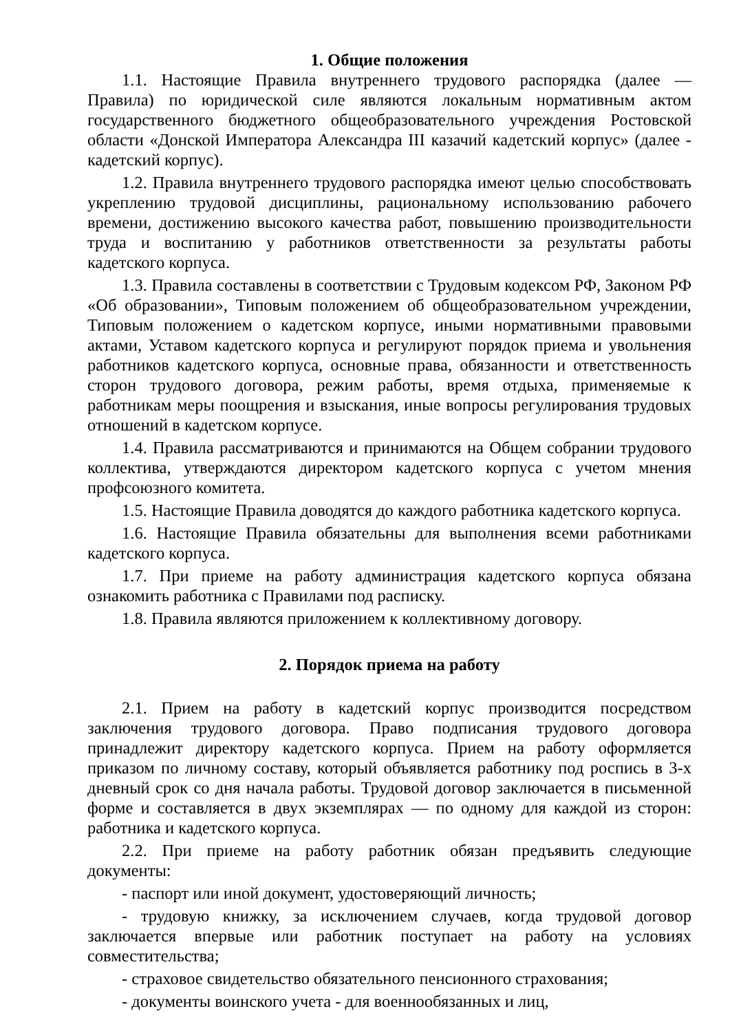1. Общие положения
1.1. Настоящие Правила внутреннего трудового распорядка (далее — Правила) по юридической силе являются локальным нормативным актом государственного бюджетного общеобразовательного учреждения Ростовской области «Донской Императора Александра III казачий кадетский корпус» (далее - кадетский корпус).
1.2. Правила внутреннего трудового распорядка имеют целью способствовать укреплению трудовой дисциплины, рациональному использованию рабочего времени, достижению высокого качества работ, повышению производительности труда и воспитанию у работников ответственности за результаты работы кадетского корпуса.
1.3. Правила составлены в соответствии с Трудовым кодексом РФ, Законом РФ «Об образовании», Типовым положением об общеобразовательном учреждении, Типовым положением о кадетском корпусе, иными нормативными правовыми актами, Уставом кадетского корпуса и регулируют порядок приема и увольнения работников кадетского корпуса, основные права, обязанности и ответственность сторон трудового договора, режим работы, время отдыха, применяемые к работникам меры поощрения и взыскания, иные вопросы регулирования трудовых отношений в кадетском корпусе.
1.4. Правила рассматриваются и принимаются на Общем собрании трудового коллектива, утверждаются директором кадетского корпуса с учетом мнения профсоюзного комитета.
1.5. Настоящие Правила доводятся до каждого работника кадетского корпуса.
1.6. Настоящие Правила обязательны для выполнения всеми работниками кадетского корпуса.
1.7. При приеме на работу администрация кадетского корпуса обязана ознакомить работника с Правилами под расписку.
1.8. Правила являются приложением к коллективному договору.
2. Порядок приема на работу
2.1. Прием на работу в кадетский корпус производится посредством заключения трудового договора. Право подписания трудового договора принадлежит директору кадетского корпуса. Прием на работу оформляется приказом по личному составу, который объявляется работнику под роспись в 3-х дневный срок со дня начала работы. Трудовой договор заключается в письменной форме и составляется в двух экземплярах — по одному для каждой из сторон: работника и кадетского корпуса.
2.2. При приеме на работу работник обязан предъявить следующие документы:
- паспорт или иной документ, удостоверяющий личность;
- трудовую книжку, за исключением случаев, когда трудовой договор заключается впервые или работник поступает на работу на условиях совместительства;
- страховое свидетельство обязательного пенсионного страхования;
- документы воинского учета - для военнообязанных и лиц,